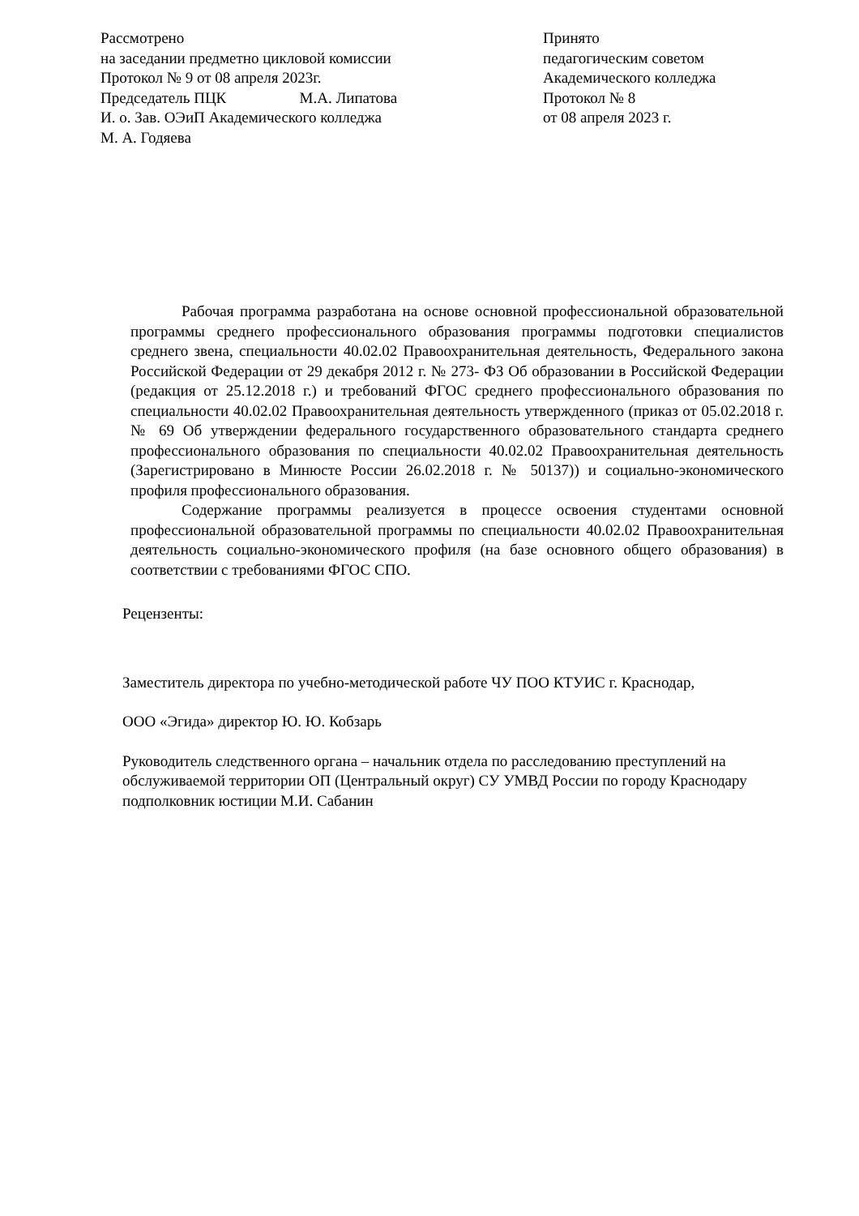Рассмотрено
на заседании предметно цикловой комиссии
Протокол № 9 от 08 апреля 2023г.
Председатель ПЦК М.А. Липатова
И. о. Зав. ОЭиП Академического колледжа
М. А. Годяева
Принято
педагогическим советом
Академического колледжа
Протокол № 8
от 08 апреля 2023 г.
Рабочая программа разработана на основе основной профессиональной образовательной программы среднего профессионального образования программы подготовки специалистов среднего звена, специальности 40.02.02 Правоохранительная деятельность, Федерального закона Российской Федерации от 29 декабря 2012 г. № 273- ФЗ Об образовании в Российской Федерации (редакция от 25.12.2018 г.) и требований ФГОС среднего профессионального образования по специальности 40.02.02 Правоохранительная деятельность утвержденного (приказ от 05.02.2018 г. № 69 Об утверждении федерального государственного образовательного стандарта среднего профессионального образования по специальности 40.02.02 Правоохранительная деятельность (Зарегистрировано в Минюсте России 26.02.2018 г. № 50137)) и социально-экономического профиля профессионального образования.
Содержание программы реализуется в процессе освоения студентами основной профессиональной образовательной программы по специальности 40.02.02 Правоохранительная деятельность социально-экономического профиля (на базе основного общего образования) в соответствии с требованиями ФГОС СПО.
Рецензенты:
Заместитель директора по учебно-методической работе ЧУ ПОО КТУИС г. Краснодар,
ООО «Эгида» директор Ю. Ю. Кобзарь
Руководитель следственного органа – начальник отдела по расследованию преступлений на обслуживаемой территории ОП (Центральный округ) СУ УМВД России по городу Краснодару подполковник юстиции М.И. Сабанин